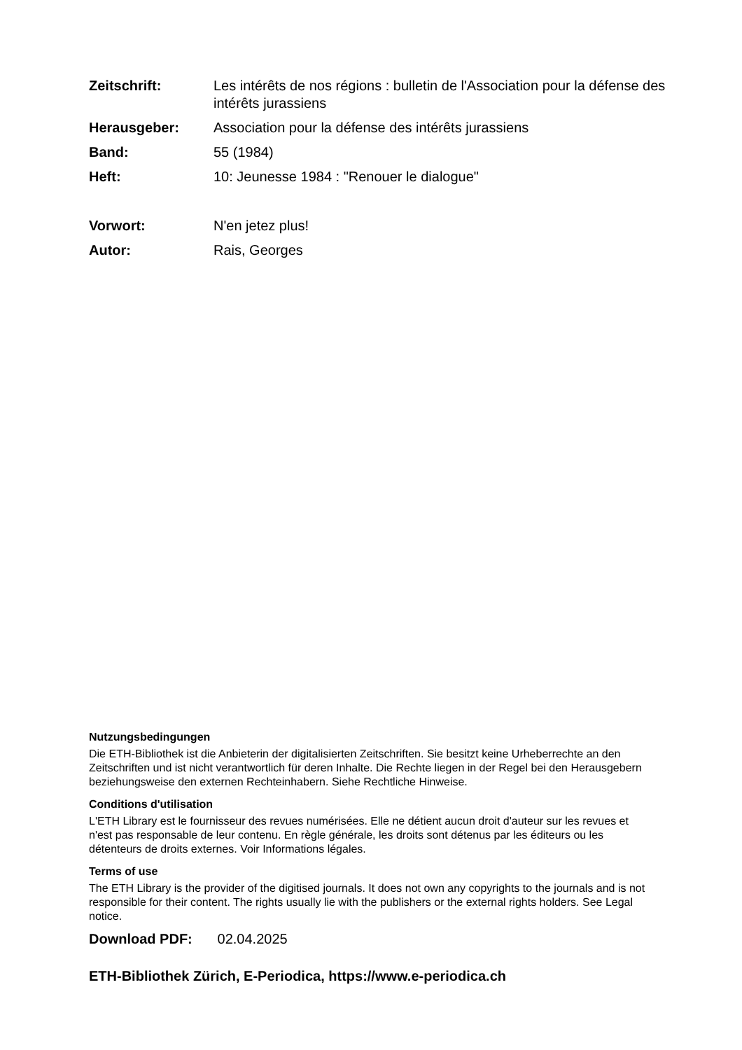Zeitschrift: Les intérêts de nos régions : bulletin de l'Association pour la défense des intérêts jurassiens
Herausgeber: Association pour la défense des intérêts jurassiens
Band: 55 (1984)
Heft: 10: Jeunesse 1984 : "Renouer le dialogue"
Vorwort: N'en jetez plus!
Autor: Rais, Georges
Nutzungsbedingungen
Die ETH-Bibliothek ist die Anbieterin der digitalisierten Zeitschriften. Sie besitzt keine Urheberrechte an den Zeitschriften und ist nicht verantwortlich für deren Inhalte. Die Rechte liegen in der Regel bei den Herausgebern beziehungsweise den externen Rechteinhabern. Siehe Rechtliche Hinweise.
Conditions d'utilisation
L'ETH Library est le fournisseur des revues numérisées. Elle ne détient aucun droit d'auteur sur les revues et n'est pas responsable de leur contenu. En règle générale, les droits sont détenus par les éditeurs ou les détenteurs de droits externes. Voir Informations légales.
Terms of use
The ETH Library is the provider of the digitised journals. It does not own any copyrights to the journals and is not responsible for their content. The rights usually lie with the publishers or the external rights holders. See Legal notice.
Download PDF: 02.04.2025
ETH-Bibliothek Zürich, E-Periodica, https://www.e-periodica.ch